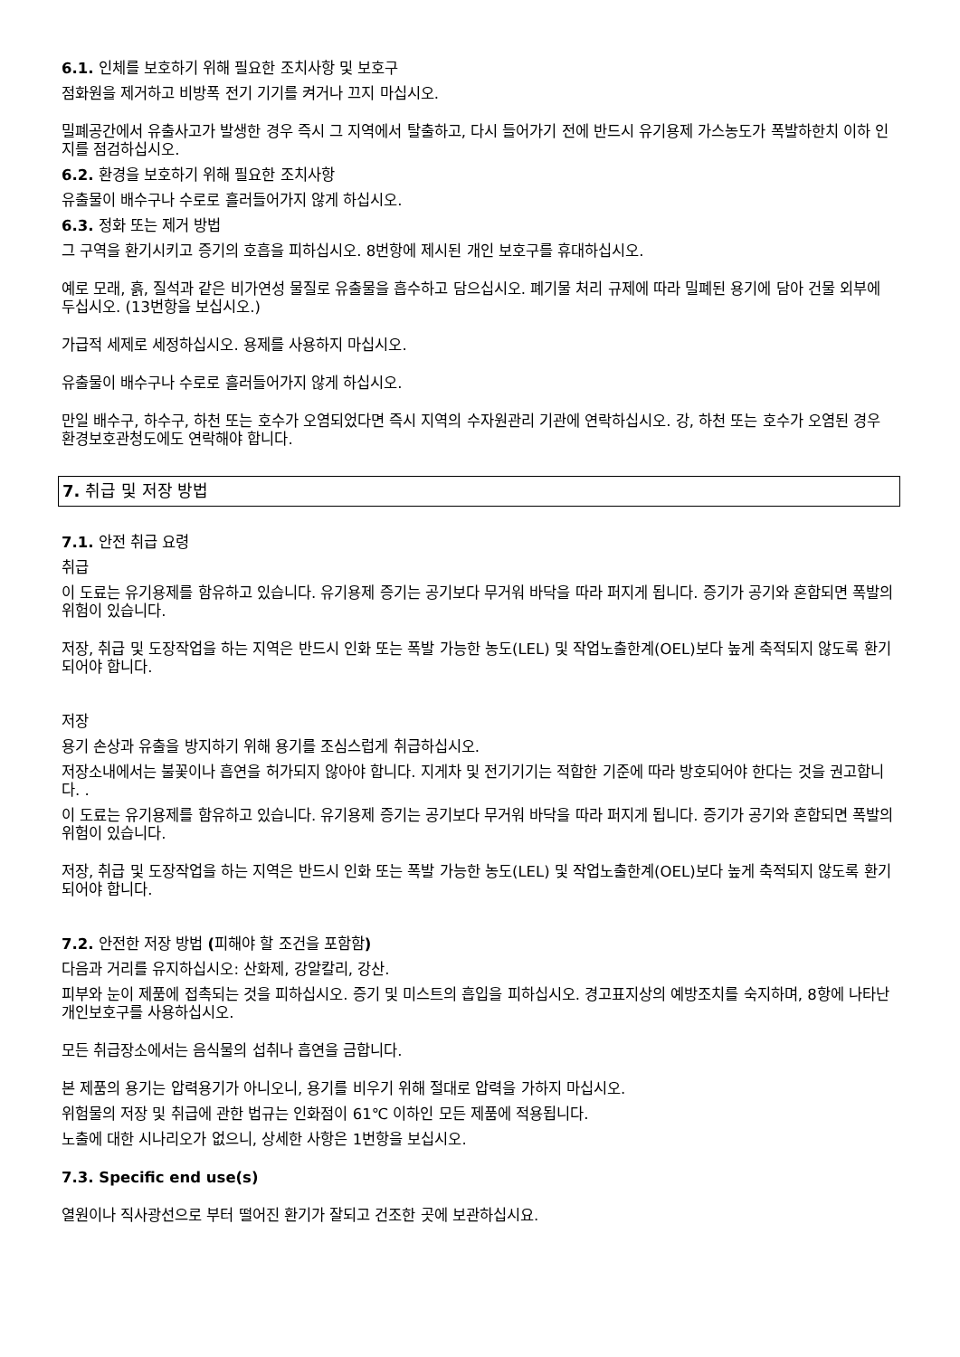6.1. 인체를 보호하기 위해 필요한 조치사항 및 보호구
점화원을 제거하고 비방폭 전기 기기를 켜거나 끄지 마십시오.
밀폐공간에서 유출사고가 발생한 경우 즉시 그 지역에서 탈출하고, 다시 들어가기 전에 반드시 유기용제 가스농도가 폭발하한치 이하 인지를 점검하십시오.
6.2. 환경을 보호하기 위해 필요한 조치사항
유출물이 배수구나 수로로 흘러들어가지 않게 하십시오.
6.3. 정화 또는 제거 방법
그 구역을 환기시키고 증기의 호흡을 피하십시오. 8번항에 제시된 개인 보호구를 휴대하십시오.
예로 모래, 흙, 질석과 같은 비가연성 물질로 유출물을 흡수하고 담으십시오. 폐기물 처리 규제에 따라 밀폐된 용기에 담아 건물 외부에 두십시오. (13번항을 보십시오.)
가급적 세제로 세정하십시오. 용제를 사용하지 마십시오.
유출물이 배수구나 수로로 흘러들어가지 않게 하십시오.
만일 배수구, 하수구, 하천 또는 호수가 오염되었다면 즉시 지역의 수자원관리 기관에 연락하십시오. 강, 하천 또는 호수가 오염된 경우 환경보호관청도에도 연락해야 합니다.
7. 취급 및 저장 방법
7.1. 안전 취급 요령
취급
이 도료는 유기용제를 함유하고 있습니다. 유기용제 증기는 공기보다 무거워 바닥을 따라 퍼지게 됩니다. 증기가 공기와 혼합되면 폭발의 위험이 있습니다.
저장, 취급 및 도장작업을 하는 지역은 반드시 인화 또는 폭발 가능한 농도(LEL) 및 작업노출한계(OEL)보다 높게 축적되지 않도록 환기되어야 합니다.
저장
용기 손상과 유출을 방지하기 위해 용기를 조심스럽게 취급하십시오.
저장소내에서는 불꽃이나 흡연을 허가되지 않아야 합니다. 지게차 및 전기기기는 적합한 기준에 따라 방호되어야 한다는 것을 권고합니다. .
이 도료는 유기용제를 함유하고 있습니다. 유기용제 증기는 공기보다 무거워 바닥을 따라 퍼지게 됩니다. 증기가 공기와 혼합되면 폭발의 위험이 있습니다.
저장, 취급 및 도장작업을 하는 지역은 반드시 인화 또는 폭발 가능한 농도(LEL) 및 작업노출한계(OEL)보다 높게 축적되지 않도록 환기되어야 합니다.
7.2. 안전한 저장 방법 (피해야 할 조건을 포함함)
다음과 거리를 유지하십시오: 산화제, 강알칼리, 강산.
피부와 눈이 제품에 접촉되는 것을 피하십시오. 증기 및 미스트의 흡입을 피하십시오. 경고표지상의 예방조치를 숙지하며, 8항에 나타난 개인보호구를 사용하십시오.
모든 취급장소에서는 음식물의 섭취나 흡연을 금합니다.
본 제품의 용기는 압력용기가 아니오니, 용기를 비우기 위해 절대로 압력을 가하지 마십시오.
위험물의 저장 및 취급에 관한 법규는 인화점이 61℃ 이하인 모든 제품에 적용됩니다.
노출에 대한 시나리오가 없으니, 상세한 사항은 1번항을 보십시오.
7.3. Specific end use(s)
열원이나 직사광선으로 부터 떨어진 환기가 잘되고 건조한 곳에 보관하십시요.